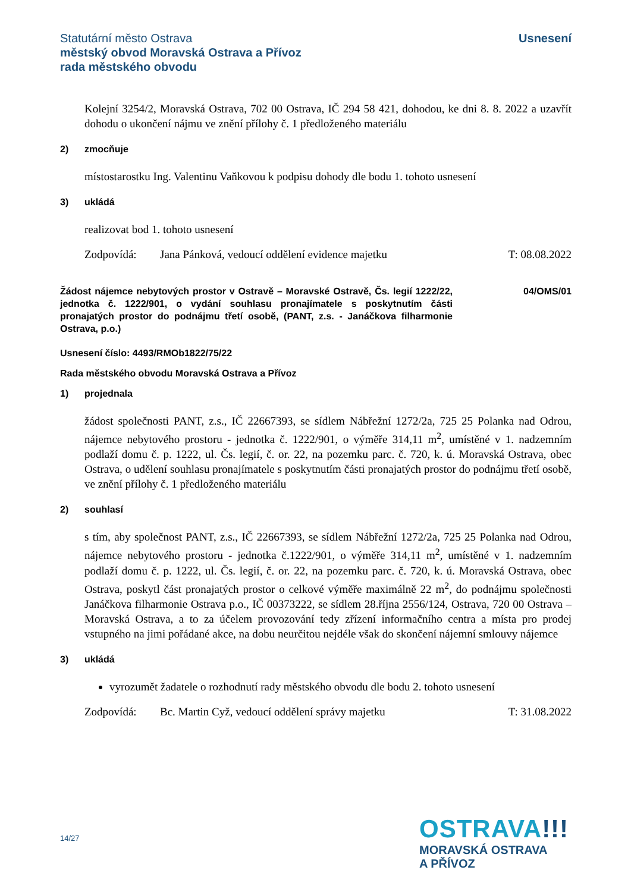Statutární město Ostrava
městský obvod Moravská Ostrava a Přívoz
rada městského obvodu
Usnesení
Kolejní 3254/2, Moravská Ostrava, 702 00 Ostrava, IČ 294 58 421, dohodou, ke dni 8. 8. 2022 a uzavřít dohodu o ukončení nájmu ve znění přílohy č. 1 předloženého materiálu
2) zmocňuje
místostarostku Ing. Valentinu Vaňkovou k podpisu dohody dle bodu 1. tohoto usnesení
3) ukládá
realizovat bod 1. tohoto usnesení
Zodpovídá: Jana Pánková, vedoucí oddělení evidence majetku T: 08.08.2022
Žádost nájemce nebytových prostor v Ostravě – Moravské Ostravě, Čs. legií 1222/22, jednotka č. 1222/901, o vydání souhlasu pronajímatele s poskytnutím části pronajatých prostor do podnájmu třetí osobě, (PANT, z.s. - Janáčkova filharmonie Ostrava, p.o.)
04/OMS/01
Usnesení číslo: 4493/RMOb1822/75/22
Rada městského obvodu Moravská Ostrava a Přívoz
1) projednala
žádost společnosti PANT, z.s., IČ 22667393, se sídlem Nábřežní 1272/2a, 725 25 Polanka nad Odrou, nájemce nebytového prostoru - jednotka č. 1222/901, o výměře 314,11 m<sup>2</sup>, umístěné v 1. nadzemním podlaží domu č. p. 1222, ul. Čs. legií, č. or. 22, na pozemku parc. č. 720, k. ú. Moravská Ostrava, obec Ostrava, o udělení souhlasu pronajímatele s poskytnutím části pronajatých prostor do podnájmu třetí osobě, ve znění přílohy č. 1 předloženého materiálu
2) souhlasí
s tím, aby společnost PANT, z.s., IČ 22667393, se sídlem Nábřežní 1272/2a, 725 25 Polanka nad Odrou, nájemce nebytového prostoru - jednotka č.1222/901, o výměře 314,11 m<sup>2</sup>, umístěné v 1. nadzemním podlaží domu č. p. 1222, ul. Čs. legií, č. or. 22, na pozemku parc. č. 720, k. ú. Moravská Ostrava, obec Ostrava, poskytl část pronajatých prostor o celkové výměře maximálně 22 m<sup>2</sup>, do podnájmu společnosti Janáčkova filharmonie Ostrava p.o., IČ 00373222, se sídlem 28.října 2556/124, Ostrava, 720 00 Ostrava – Moravská Ostrava, a to za účelem provozování tedy zřízení informačního centra a místa pro prodej vstupného na jimi pořádané akce, na dobu neurčitou nejdéle však do skončení nájemní smlouvy nájemce
3) ukládá
vyrozumět žadatele o rozhodnutí rady městského obvodu dle bodu 2. tohoto usnesení
Zodpovídá: Bc. Martin Cyž, vedoucí oddělení správy majetku T: 31.08.2022
14/27
OSTRAVA!!!
MORAVSKÁ OSTRAVA
A PŘÍVOZ